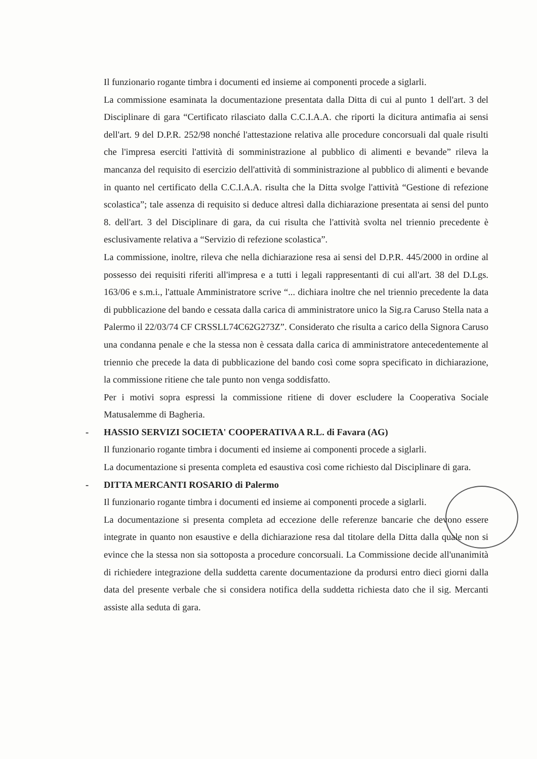Il funzionario rogante timbra i documenti ed insieme ai componenti procede a siglarli.
La commissione esaminata la documentazione presentata dalla Ditta di cui al punto 1 dell'art. 3 del Disciplinare di gara “Certificato rilasciato dalla C.C.I.A.A. che riporti la dicitura antimafia ai sensi dell'art. 9 del D.P.R. 252/98 nonché l'attestazione relativa alle procedure concorsuali dal quale risulti che l'impresa eserciti l'attività di somministrazione al pubblico di alimenti e bevande” rileva la mancanza del requisito di esercizio dell'attività di somministrazione al pubblico di alimenti e bevande in quanto nel certificato della C.C.I.A.A. risulta che la Ditta svolge l'attività “Gestione di refezione scolastica”; tale assenza di requisito si deduce altresì dalla dichiarazione presentata ai sensi del punto 8. dell'art. 3 del Disciplinare di gara, da cui risulta che l'attività svolta nel triennio precedente è esclusivamente relativa a “Servizio di refezione scolastica”.
La commissione, inoltre, rileva che nella dichiarazione resa ai sensi del D.P.R. 445/2000 in ordine al possesso dei requisiti riferiti all'impresa e a tutti i legali rappresentanti di cui all'art. 38 del D.Lgs. 163/06 e s.m.i., l'attuale Amministratore scrive “... dichiara inoltre che nel triennio precedente la data di pubblicazione del bando e cessata dalla carica di amministratore unico la Sig.ra Caruso Stella nata a Palermo il 22/03/74 CF CRSSLL74C62G273Z”. Considerato che risulta a carico della Signora Caruso una condanna penale e che la stessa non è cessata dalla carica di amministratore antecedentemente al triennio che precede la data di pubblicazione del bando così come sopra specificato in dichiarazione, la commissione ritiene che tale punto non venga soddisfatto.
Per i motivi sopra espressi la commissione ritiene di dover escludere la Cooperativa Sociale Matusalemme di Bagheria.
- HASSIO SERVIZI SOCIETA' COOPERATIVA A R.L. di Favara (AG)
Il funzionario rogante timbra i documenti ed insieme ai componenti procede a siglarli.
La documentazione si presenta completa ed esaustiva così come richiesto dal Disciplinare di gara.
- DITTA MERCANTI ROSARIO di Palermo
Il funzionario rogante timbra i documenti ed insieme ai componenti procede a siglarli.
La documentazione si presenta completa ad eccezione delle referenze bancarie che devono essere integrate in quanto non esaustive e della dichiarazione resa dal titolare della Ditta dalla quale non si evince che la stessa non sia sottoposta a procedure concorsuali. La Commissione decide all'unanimità di richiedere integrazione della suddetta carente documentazione da prodursi entro dieci giorni dalla data del presente verbale che si considera notifica della suddetta richiesta dato che il sig. Mercanti assiste alla seduta di gara.